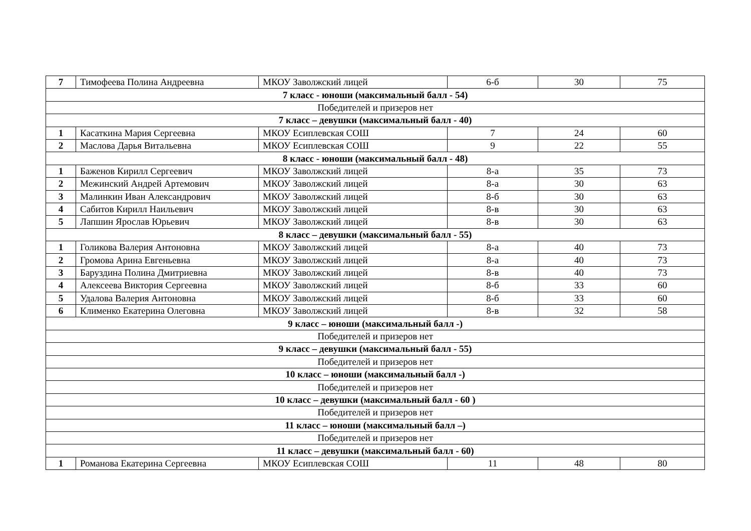| 7 | Тимофеева Полина Андреевна | МКОУ Заволжский лицей | 6-б | 30 | 75 |
| 7 класс - юноши (максимальный балл - 54) | | | | | |
| Победителей и призеров нет | | | | | |
| 7 класс – девушки (максимальный балл - 40) | | | | | |
| 1 | Касаткина Мария Сергеевна | МКОУ Есиплевская СОШ | 7 | 24 | 60 |
| 2 | Маслова Дарья Витальевна | МКОУ Есиплевская СОШ | 9 | 22 | 55 |
| 8 класс - юноши (максимальный балл - 48) | | | | | |
| 1 | Баженов Кирилл Сергеевич | МКОУ Заволжский лицей | 8-а | 35 | 73 |
| 2 | Межинский Андрей Артемович | МКОУ Заволжский лицей | 8-а | 30 | 63 |
| 3 | Малинкин Иван Александрович | МКОУ Заволжский лицей | 8-б | 30 | 63 |
| 4 | Сабитов Кирилл Наильевич | МКОУ Заволжский лицей | 8-в | 30 | 63 |
| 5 | Лапшин Ярослав Юрьевич | МКОУ Заволжский лицей | 8-в | 30 | 63 |
| 8 класс – девушки (максимальный балл - 55) | | | | | |
| 1 | Голикова Валерия Антоновна | МКОУ Заволжский лицей | 8-а | 40 | 73 |
| 2 | Громова Арина Евгеньевна | МКОУ Заволжский лицей | 8-а | 40 | 73 |
| 3 | Баруздина Полина Дмитриевна | МКОУ Заволжский лицей | 8-в | 40 | 73 |
| 4 | Алексеева Виктория Сергеевна | МКОУ Заволжский лицей | 8-б | 33 | 60 |
| 5 | Удалова Валерия Антоновна | МКОУ Заволжский лицей | 8-б | 33 | 60 |
| 6 | Клименко Екатерина Олеговна | МКОУ Заволжский лицей | 8-в | 32 | 58 |
| 9 класс – юноши (максимальный балл -) | | | | | |
| Победителей и призеров нет | | | | | |
| 9 класс – девушки (максимальный балл - 55) | | | | | |
| Победителей и призеров нет | | | | | |
| 10 класс – юноши (максимальный балл -) | | | | | |
| Победителей и призеров нет | | | | | |
| 10 класс – девушки (максимальный балл - 60 ) | | | | | |
| Победителей и призеров нет | | | | | |
| 11 класс – юноши (максимальный балл –) | | | | | |
| Победителей и призеров нет | | | | | |
| 11 класс – девушки (максимальный балл - 60) | | | | | |
| 1 | Романова Екатерина Сергеевна | МКОУ Есиплевская СОШ | 11 | 48 | 80 |